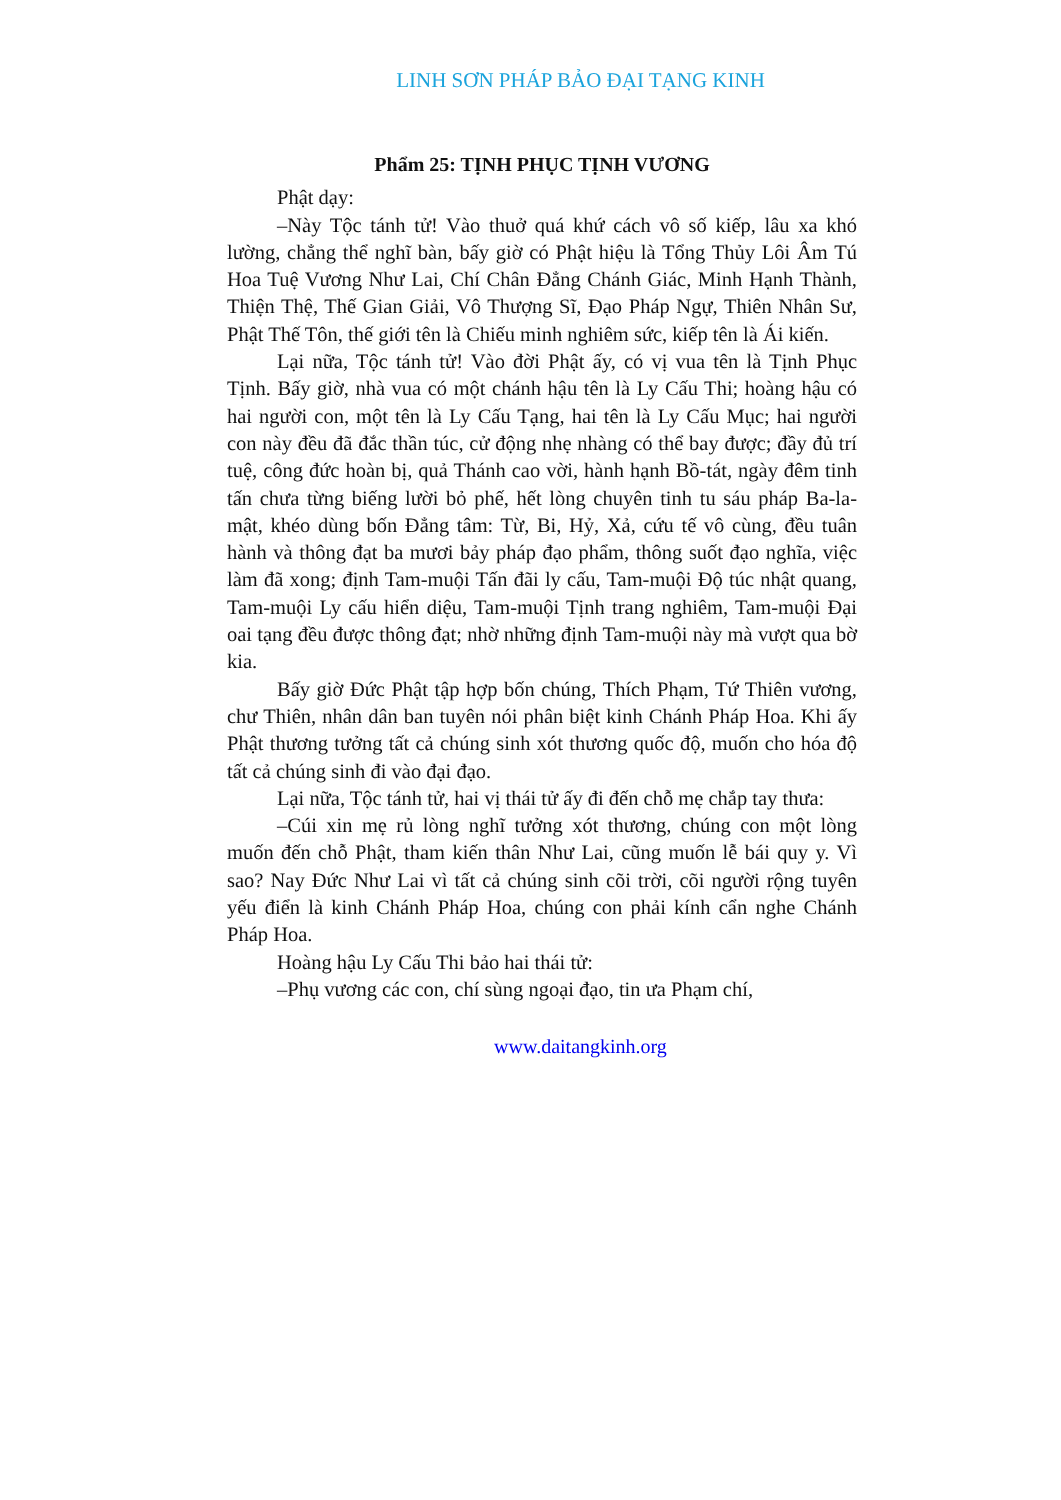LINH SƠN PHÁP BẢO ĐẠI TẠNG KINH
Phẩm 25: TỊNH PHỤC TỊNH VƯƠNG
Phật dạy:
–Này Tộc tánh tử! Vào thuở quá khứ cách vô số kiếp, lâu xa khó lường, chẳng thể nghĩ bàn, bấy giờ có Phật hiệu là Tổng Thủy Lôi Âm Tú Hoa Tuệ Vương Như Lai, Chí Chân Đẳng Chánh Giác, Minh Hạnh Thành, Thiện Thệ, Thế Gian Giải, Vô Thượng Sĩ, Đạo Pháp Ngự, Thiên Nhân Sư, Phật Thế Tôn, thế giới tên là Chiếu minh nghiêm sức, kiếp tên là Ái kiến.
Lại nữa, Tộc tánh tử! Vào đời Phật ấy, có vị vua tên là Tịnh Phục Tịnh. Bấy giờ, nhà vua có một chánh hậu tên là Ly Cấu Thi; hoàng hậu có hai người con, một tên là Ly Cấu Tạng, hai tên là Ly Cấu Mục; hai người con này đều đã đắc thần túc, cử động nhẹ nhàng có thể bay được; đầy đủ trí tuệ, công đức hoàn bị, quả Thánh cao vời, hành hạnh Bồ-tát, ngày đêm tinh tấn chưa từng biếng lười bỏ phế, hết lòng chuyên tinh tu sáu pháp Ba-la-mật, khéo dùng bốn Đẳng tâm: Từ, Bi, Hỷ, Xả, cứu tế vô cùng, đều tuân hành và thông đạt ba mươi bảy pháp đạo phẩm, thông suốt đạo nghĩa, việc làm đã xong; định Tam-muội Tấn đãi ly cấu, Tam-muội Độ túc nhật quang, Tam-muội Ly cấu hiển diệu, Tam-muội Tịnh trang nghiêm, Tam-muội Đại oai tạng đều được thông đạt; nhờ những định Tam-muội này mà vượt qua bờ kia.
Bấy giờ Đức Phật tập hợp bốn chúng, Thích Phạm, Tứ Thiên vương, chư Thiên, nhân dân ban tuyên nói phân biệt kinh Chánh Pháp Hoa. Khi ấy Phật thương tưởng tất cả chúng sinh xót thương quốc độ, muốn cho hóa độ tất cả chúng sinh đi vào đại đạo.
Lại nữa, Tộc tánh tử, hai vị thái tử ấy đi đến chỗ mẹ chắp tay thưa:
–Cúi xin mẹ rủ lòng nghĩ tưởng xót thương, chúng con một lòng muốn đến chỗ Phật, tham kiến thân Như Lai, cũng muốn lễ bái quy y. Vì sao? Nay Đức Như Lai vì tất cả chúng sinh cõi trời, cõi người rộng tuyên yếu điển là kinh Chánh Pháp Hoa, chúng con phải kính cẩn nghe Chánh Pháp Hoa.
Hoàng hậu Ly Cấu Thi bảo hai thái tử:
–Phụ vương các con, chí sùng ngoại đạo, tin ưa Phạm chí,
www.daitangkinh.org